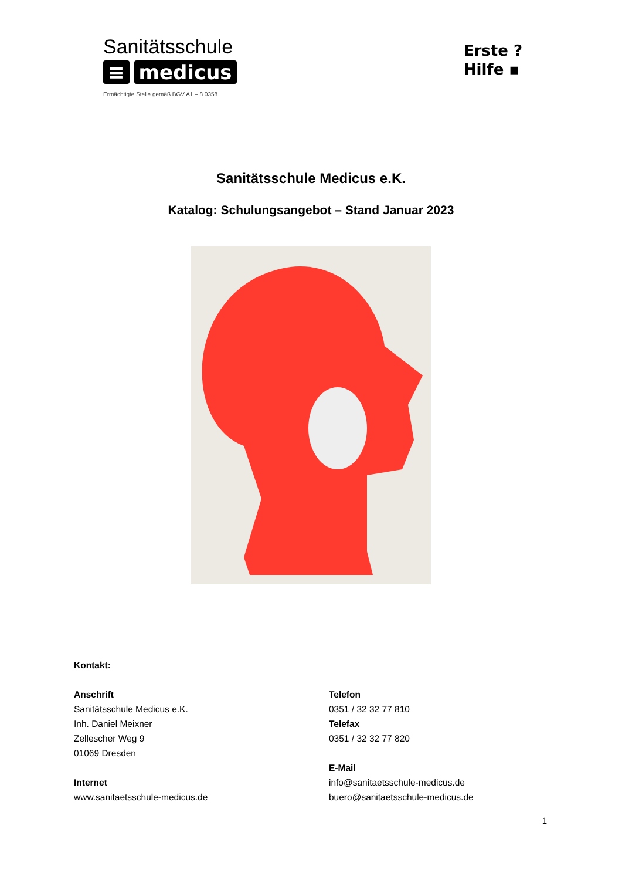Sanitätsschule
≡ medicus
Ermächtigte Stelle gemäß BGV A1 – 8.0358
Erste ?
Hilfe ▪
Sanitätsschule Medicus e.K.
Katalog: Schulungsangebot – Stand Januar 2023
Kontakt:
Anschrift
Sanitätsschule Medicus e.K.
Inh. Daniel Meixner
Zellescher Weg 9
01069 Dresden
Internet
www.sanitaetsschule-medicus.de
Telefon
0351 / 32 32 77 810
Telefax
0351 / 32 32 77 820
E-Mail
info@sanitaetsschule-medicus.de
buero@sanitaetsschule-medicus.de
1